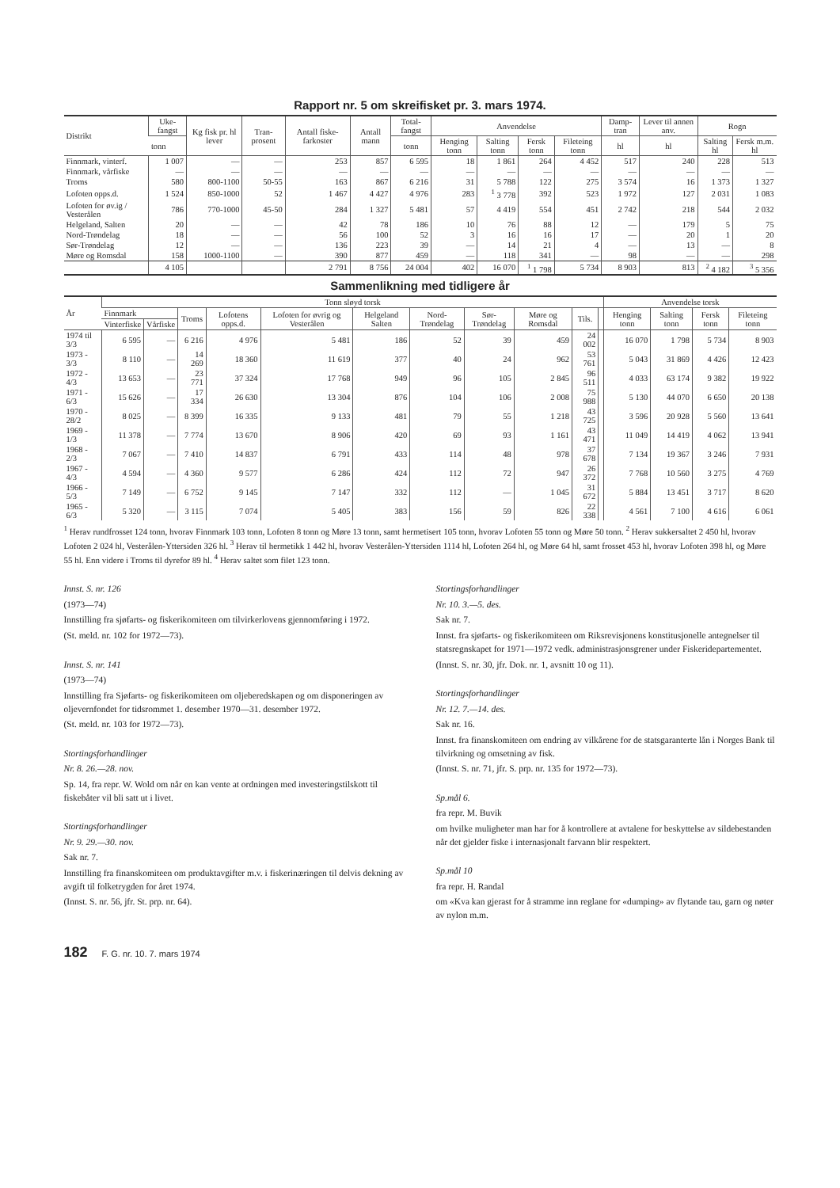Rapport nr. 5 om skreifisket pr. 3. mars 1974.
| Distrikt | Uke-fangst | Kg fisk pr. hl lever | Tran-prosent | Antall fiske-farkoster | Antall mann | Total-fangst | Anvendelse | | | | Damp-tran | Lever til annen anv. | Rogn | |
| --- | --- | --- | --- | --- | --- | --- | --- | --- | --- | --- | --- | --- | --- | --- |
| | tonn | | | | | tonn | Henging tonn | Salting tonn | Fersk tonn | Fileteing tonn | hl | hl | Salting hl | Fersk m.m. hl |
| Finnmark, vinterf. | 1 007 | — | — | 253 | 857 | 6 595 | 18 | 1 861 | 264 | 4 452 | 517 | 240 | 228 | 513 |
| Finnmark, vårfiske | — | — | — | — | — | — | — | — | — | — | — | — | — | — |
| Troms | 580 | 800-1100 | 50-55 | 163 | 867 | 6 216 | 31 | 5 788 | 122 | 275 | 3 574 | 16 | 1 373 | 1 327 |
| Lofoten opps.d. | 1 524 | 850-1000 | 52 | 1 467 | 4 427 | 4 976 | 283 | <sup>1</sup> 3 778 | 392 | 523 | 1 972 | 127 | 2 031 | 1 083 |
| Lofoten for øv.ig / Vesterålen | 786 | 770-1000 | 45-50 | 284 | 1 327 | 5 481 | 57 | 4 419 | 554 | 451 | 2 742 | 218 | 544 | 2 032 |
| Helgeland, Salten | 20 | — | — | 42 | 78 | 186 | 10 | 76 | 88 | 12 | — | 179 | 5 | 75 |
| Nord-Trøndelag | 18 | — | — | 56 | 100 | 52 | 3 | 16 | 16 | 17 | — | 20 | 1 | 20 |
| Sør-Trøndelag | 12 | — | — | 136 | 223 | 39 | — | 14 | 21 | 4 | — | 13 | — | 8 |
| Møre og Romsdal | 158 | 1000-1100 | — | 390 | 877 | 459 | — | 118 | 341 | — | 98 | — | — | 298 |
| | 4 105 | | | 2 791 | 8 756 | 24 004 | 402 | 16 070 | <sup>1</sup> 1 798 | 5 734 | 8 903 | 813 | <sup>2</sup> 4 182 | <sup>3</sup> 5 356 |
Sammenlikning med tidligere år
| År | Tonn sløyd torsk | | | | | | | | | | | Anvendelse torsk | | | |
| --- | --- | --- | --- | --- | --- | --- | --- | --- | --- | --- | --- | --- | --- | --- | --- |
| | Finnmark | | Troms | Lofotens opps.d. | Lofoten for øvrig og Vesterålen | Helgeland Salten | Nord-Trøndelag | Sør-Trøndelag | Møre og Romsdal | Tils. | | Henging tonn | Salting tonn | Fersk tonn | Fileteing tonn |
| | Vinterfiske | Vårfiske | | | | | | | | | | | | | |
| 1974 til 3/3 | 6 595 | — | 6 216 | 4 976 | 5 481 | 186 | 52 | 39 | 459 | 24 002 | | 16 070 | 1 798 | 5 734 | 8 903 |
| 1973 - 3/3 | 8 110 | — | 14 269 | 18 360 | 11 619 | 377 | 40 | 24 | 962 | 53 761 | | 5 043 | 31 869 | 4 426 | 12 423 |
| 1972 - 4/3 | 13 653 | — | 23 771 | 37 324 | 17 768 | 949 | 96 | 105 | 2 845 | 96 511 | | 4 033 | 63 174 | 9 382 | 19 922 |
| 1971 - 6/3 | 15 626 | — | 17 334 | 26 630 | 13 304 | 876 | 104 | 106 | 2 008 | 75 988 | | 5 130 | 44 070 | 6 650 | 20 138 |
| 1970 - 28/2 | 8 025 | — | 8 399 | 16 335 | 9 133 | 481 | 79 | 55 | 1 218 | 43 725 | | 3 596 | 20 928 | 5 560 | 13 641 |
| 1969 - 1/3 | 11 378 | — | 7 774 | 13 670 | 8 906 | 420 | 69 | 93 | 1 161 | 43 471 | | 11 049 | 14 419 | 4 062 | 13 941 |
| 1968 - 2/3 | 7 067 | — | 7 410 | 14 837 | 6 791 | 433 | 114 | 48 | 978 | 37 678 | | 7 134 | 19 367 | 3 246 | 7 931 |
| 1967 - 4/3 | 4 594 | — | 4 360 | 9 577 | 6 286 | 424 | 112 | 72 | 947 | 26 372 | | 7 768 | 10 560 | 3 275 | 4 769 |
| 1966 - 5/3 | 7 149 | — | 6 752 | 9 145 | 7 147 | 332 | 112 | — | 1 045 | 31 672 | | 5 884 | 13 451 | 3 717 | 8 620 |
| 1965 - 6/3 | 5 320 | — | 3 115 | 7 074 | 5 405 | 383 | 156 | 59 | 826 | 22 338 | | 4 561 | 7 100 | 4 616 | 6 061 |
<sup>1</sup> Herav rundfrosset 124 tonn, hvorav Finnmark 103 tonn, Lofoten 8 tonn og Møre 13 tonn, samt hermetisert 105 tonn, hvorav Lofoten 55 tonn og Møre 50 tonn. <sup>2</sup> Herav sukkersaltet 2 450 hl, hvorav Lofoten 2 024 hl, Vesterålen-Yttersiden 326 hl. <sup>3</sup> Herav til hermetikk 1 442 hl, hvorav Vesterålen-Yttersiden 1114 hl, Lofoten 264 hl, og Møre 64 hl, samt frosset 453 hl, hvorav Lofoten 398 hl, og Møre 55 hl. Enn videre i Troms til dyrefor 89 hl. <sup>4</sup> Herav saltet som filet 123 tonn.
Innst. S. nr. 126
(1973—74)
Innstilling fra sjøfarts- og fiskerikomiteen om tilvirkerlovens gjennomføring i 1972.
(St. meld. nr. 102 for 1972—73).
Innst. S. nr. 141
(1973—74)
Innstilling fra Sjøfarts- og fiskerikomiteen om oljeberedskapen og om disponeringen av oljevernfondet for tidsrommet 1. desember 1970—31. desember 1972.
(St. meld. nr. 103 for 1972—73).
Stortingsforhandlinger
Nr. 8. 26.—28. nov.
Sp. 14, fra repr. W. Wold om når en kan vente at ordningen med investeringstilskott til fiskebåter vil bli satt ut i livet.
Stortingsforhandlinger
Nr. 9. 29.—30. nov.
Sak nr. 7.
Innstilling fra finanskomiteen om produktavgifter m.v. i fiskerinæringen til delvis dekning av avgift til folketrygden for året 1974.
(Innst. S. nr. 56, jfr. St. prp. nr. 64).
Stortingsforhandlinger
Nr. 10. 3.—5. des.
Sak nr. 7.
Innst. fra sjøfarts- og fiskerikomiteen om Riksrevisjonens konstitusjonelle antegnelser til statsregnskapet for 1971—1972 vedk. administrasjonsgrener under Fiskeridepartementet.
(Innst. S. nr. 30, jfr. Dok. nr. 1, avsnitt 10 og 11).
Stortingsforhandlinger
Nr. 12. 7.—14. des.
Sak nr. 16.
Innst. fra finanskomiteen om endring av vilkårene for de statsgaranterte lån i Norges Bank til tilvirkning og omsetning av fisk.
(Innst. S. nr. 71, jfr. S. prp. nr. 135 for 1972—73).
Sp.mål 6.
fra repr. M. Buvik
om hvilke muligheter man har for å kontrollere at avtalene for beskyttelse av sildebestanden når det gjelder fiske i internasjonalt farvann blir respektert.
Sp.mål 10
fra repr. H. Randal
om «Kva kan gjerast for å stramme inn reglane for «dumping» av flytande tau, garn og nøter av nylon m.m.
182 F. G. nr. 10. 7. mars 1974